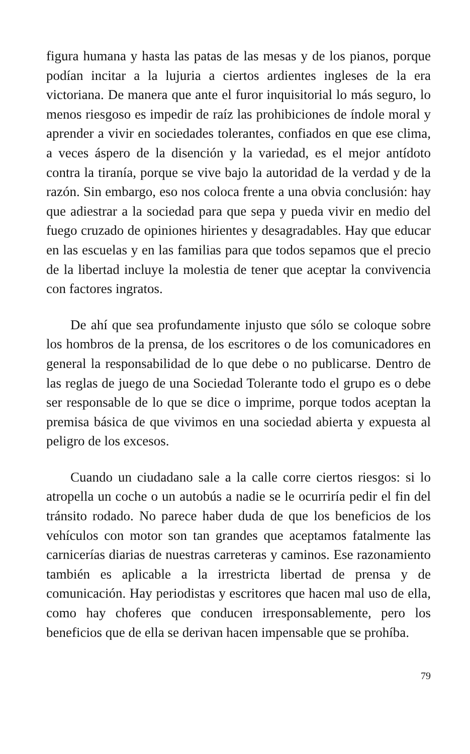figura humana y hasta las patas de las mesas y de los pianos, porque podían incitar a la lujuria a ciertos ardientes ingleses de la era victoriana. De manera que ante el furor inquisitorial lo más seguro, lo menos riesgoso es impedir de raíz las prohibiciones de índole moral y aprender a vivir en sociedades tolerantes, confiados en que ese clima, a veces áspero de la disención y la variedad, es el mejor antídoto contra la tiranía, porque se vive bajo la autoridad de la verdad y de la razón. Sin embargo, eso nos coloca frente a una obvia conclusión: hay que adiestrar a la sociedad para que sepa y pueda vivir en medio del fuego cruzado de opiniones hirientes y desagradables. Hay que educar en las escuelas y en las familias para que todos sepamos que el precio de la libertad incluye la molestia de tener que aceptar la convivencia con factores ingratos.
De ahí que sea profundamente injusto que sólo se coloque sobre los hombros de la prensa, de los escritores o de los comunicadores en general la responsabilidad de lo que debe o no publicarse. Dentro de las reglas de juego de una Sociedad Tolerante todo el grupo es o debe ser responsable de lo que se dice o imprime, porque todos aceptan la premisa básica de que vivimos en una sociedad abierta y expuesta al peligro de los excesos.
Cuando un ciudadano sale a la calle corre ciertos riesgos: si lo atropella un coche o un autobús a nadie se le ocurriría pedir el fin del tránsito rodado. No parece haber duda de que los beneficios de los vehículos con motor son tan grandes que aceptamos fatalmente las carnicerías diarias de nuestras carreteras y caminos. Ese razonamiento también es aplicable a la irrestricta libertad de prensa y de comunicación. Hay periodistas y escritores que hacen mal uso de ella, como hay choferes que conducen irresponsablemente, pero los beneficios que de ella se derivan hacen impensable que se prohíba.
79